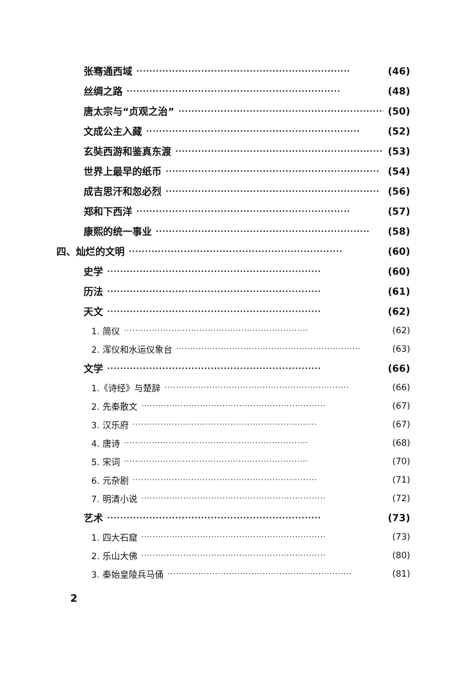张骞通西域 ·································································· (46)
丝绸之路 ·································································· (48)
唐太宗与“贞观之治” ·································································· (50)
文成公主入藏 ·································································· (52)
玄奘西游和鉴真东渡 ·································································· (53)
世界上最早的纸币 ·································································· (54)
成吉思汗和忽必烈 ·································································· (56)
郑和下西洋 ·································································· (57)
康熙的统一事业 ·································································· (58)
四、灿烂的文明 ·································································· (60)
史学 ·································································· (60)
历法 ·································································· (61)
天文 ·································································· (62)
1. 简仪 ·································································· (62)
2. 浑仪和水运仪象台 ·································································· (63)
文学 ·································································· (66)
1.《诗经》与楚辞 ·································································· (66)
2. 先秦散文 ·································································· (67)
3. 汉乐府 ·································································· (67)
4. 唐诗 ·································································· (68)
5. 宋词 ·································································· (70)
6. 元杂剧 ·································································· (71)
7. 明清小说 ·································································· (72)
艺术 ·································································· (73)
1. 四大石窟 ·································································· (73)
2. 乐山大佛 ·································································· (80)
3. 秦始皇陵兵马俑 ·································································· (81)
2